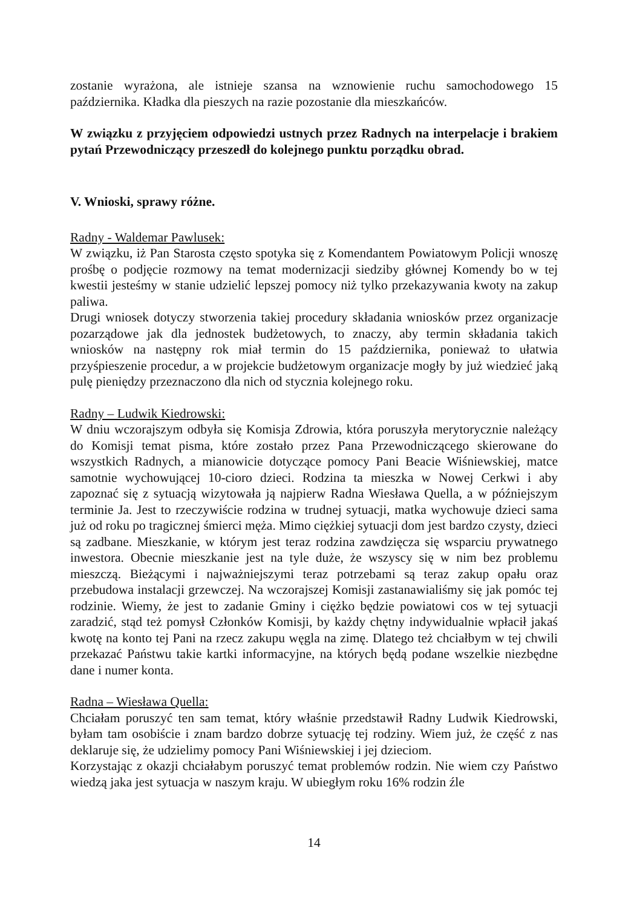zostanie wyrażona, ale istnieje szansa na wznowienie ruchu samochodowego 15 października. Kładka dla pieszych na razie pozostanie dla mieszkańców.
W związku z przyjęciem odpowiedzi ustnych przez Radnych na interpelacje i brakiem pytań Przewodniczący przeszedł do kolejnego punktu porządku obrad.
V. Wnioski, sprawy różne.
Radny - Waldemar Pawlusek:
W związku, iż Pan Starosta często spotyka się z Komendantem Powiatowym Policji wnoszę prośbę o podjęcie rozmowy na temat modernizacji siedziby głównej Komendy bo w tej kwestii jesteśmy w stanie udzielić lepszej pomocy niż tylko przekazywania kwoty na zakup paliwa.
Drugi wniosek dotyczy stworzenia takiej procedury składania wniosków przez organizacje pozarządowe jak dla jednostek budżetowych, to znaczy, aby termin składania takich wniosków na następny rok miał termin do 15 października, ponieważ to ułatwia przyśpieszenie procedur, a w projekcie budżetowym organizacje mogły by już wiedzieć jaką pulę pieniędzy przeznaczono dla nich od stycznia kolejnego roku.
Radny – Ludwik Kiedrowski:
W dniu wczorajszym odbyła się Komisja Zdrowia, która poruszyła merytorycznie należący do Komisji temat pisma, które zostało przez Pana Przewodniczącego skierowane do wszystkich Radnych, a mianowicie dotyczące pomocy Pani Beacie Wiśniewskiej, matce samotnie wychowującej 10-cioro dzieci. Rodzina ta mieszka w Nowej Cerkwi i aby zapoznać się z sytuacją wizytowała ją najpierw Radna Wiesława Quella, a w późniejszym terminie Ja. Jest to rzeczywiście rodzina w trudnej sytuacji, matka wychowuje dzieci sama już od roku po tragicznej śmierci męża. Mimo ciężkiej sytuacji dom jest bardzo czysty, dzieci są zadbane. Mieszkanie, w którym jest teraz rodzina zawdzięcza się wsparciu prywatnego inwestora. Obecnie mieszkanie jest na tyle duże, że wszyscy się w nim bez problemu mieszczą. Bieżącymi i najważniejszymi teraz potrzebami są teraz zakup opału oraz przebudowa instalacji grzewczej. Na wczorajszej Komisji zastanawialiśmy się jak pomóc tej rodzinie. Wiemy, że jest to zadanie Gminy i ciężko będzie powiatowi cos w tej sytuacji zaradzić, stąd też pomysł Członków Komisji, by każdy chętny indywidualnie wpłacił jakaś kwotę na konto tej Pani na rzecz zakupu węgla na zimę. Dlatego też chciałbym w tej chwili przekazać Państwu takie kartki informacyjne, na których będą podane wszelkie niezbędne dane i numer konta.
Radna – Wiesława Quella:
Chciałam poruszyć ten sam temat, który właśnie przedstawił Radny Ludwik Kiedrowski, byłam tam osobiście i znam bardzo dobrze sytuację tej rodziny. Wiem już, że część z nas deklaruje się, że udzielimy pomocy Pani Wiśniewskiej i jej dzieciom.
Korzystając z okazji chciałabym poruszyć temat problemów rodzin. Nie wiem czy Państwo wiedzą jaka jest sytuacja w naszym kraju. W ubiegłym roku 16% rodzin źle
14